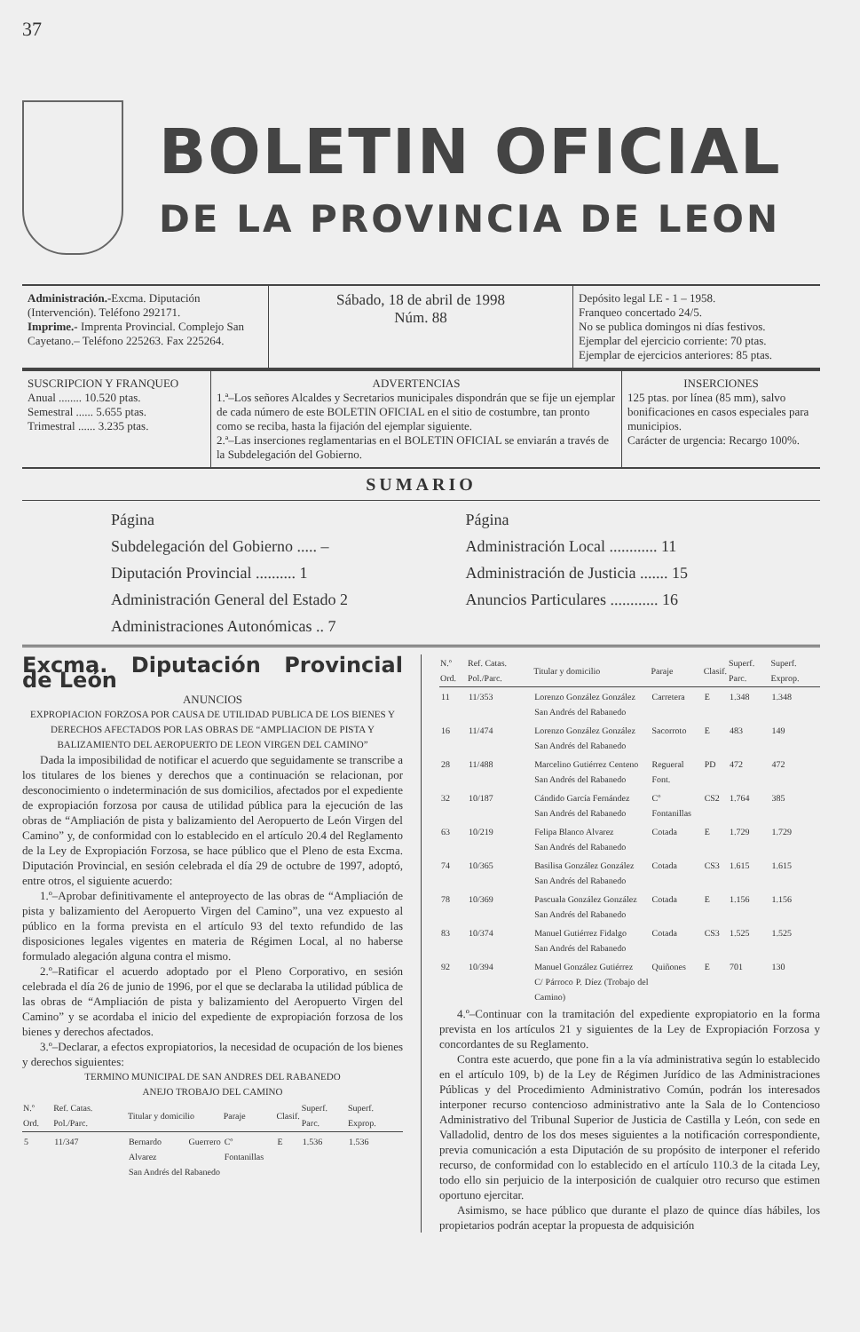37
BOLETIN OFICIAL
DE LA PROVINCIA DE LEON
Administración.-Excma. Diputación (Intervención). Teléfono 292171.
Imprime.- Imprenta Provincial. Complejo San Cayetano.– Teléfono 225263. Fax 225264.
Sábado, 18 de abril de 1998
Núm. 88
Depósito legal LE - 1 – 1958.
Franqueo concertado 24/5.
No se publica domingos ni días festivos.
Ejemplar del ejercicio corriente: 70 ptas.
Ejemplar de ejercicios anteriores: 85 ptas.
SUSCRIPCION Y FRANQUEO
Anual ........ 10.520 ptas.
Semestral ...... 5.655 ptas.
Trimestral ...... 3.235 ptas.
ADVERTENCIAS
1.ª–Los señores Alcaldes y Secretarios municipales dispondrán que se fije un ejemplar de cada número de este BOLETIN OFICIAL en el sitio de costumbre, tan pronto como se reciba, hasta la fijación del ejemplar siguiente.
2.ª–Las inserciones reglamentarias en el BOLETIN OFICIAL se enviarán a través de la Subdelegación del Gobierno.
INSERCIONES
125 ptas. por línea (85 mm), salvo bonificaciones en casos especiales para municipios.
Carácter de urgencia: Recargo 100%.
SUMARIO
Página
Subdelegación del Gobierno ..... –
Diputación Provincial .......... 1
Administración General del Estado 2
Administraciones Autonómicas .. 7
Página
Administración Local ............ 11
Administración de Justicia ....... 15
Anuncios Particulares ............ 16
Excma. Diputación Provincial de León
ANUNCIOS
EXPROPIACION FORZOSA POR CAUSA DE UTILIDAD PUBLICA DE LOS BIENES Y DERECHOS AFECTADOS POR LAS OBRAS DE “AMPLIACION DE PISTA Y BALIZAMIENTO DEL AEROPUERTO DE LEON VIRGEN DEL CAMINO”
Dada la imposibilidad de notificar el acuerdo que seguidamente se transcribe a los titulares de los bienes y derechos que a continuación se relacionan, por desconocimiento o indeterminación de sus domicilios, afectados por el expediente de expropiación forzosa por causa de utilidad pública para la ejecución de las obras de “Ampliación de pista y balizamiento del Aeropuerto de León Virgen del Camino” y, de conformidad con lo establecido en el artículo 20.4 del Reglamento de la Ley de Expropiación Forzosa, se hace público que el Pleno de esta Excma. Diputación Provincial, en sesión celebrada el día 29 de octubre de 1997, adoptó, entre otros, el siguiente acuerdo:
1.º–Aprobar definitivamente el anteproyecto de las obras de “Ampliación de pista y balizamiento del Aeropuerto Virgen del Camino”, una vez expuesto al público en la forma prevista en el artículo 93 del texto refundido de las disposiciones legales vigentes en materia de Régimen Local, al no haberse formulado alegación alguna contra el mismo.
2.º–Ratificar el acuerdo adoptado por el Pleno Corporativo, en sesión celebrada el día 26 de junio de 1996, por el que se declaraba la utilidad pública de las obras de “Ampliación de pista y balizamiento del Aeropuerto Virgen del Camino” y se acordaba el inicio del expediente de expropiación forzosa de los bienes y derechos afectados.
3.º–Declarar, a efectos expropiatorios, la necesidad de ocupación de los bienes y derechos siguientes:
TERMINO MUNICIPAL DE SAN ANDRES DEL RABANEDO
ANEJO TROBAJO DEL CAMINO
| N.º Ord. | Ref. Catas. Pol./Parc. | Titular y domicilio | Paraje | Clasif. | Superf. Parc. | Superf. Exprop. |
| --- | --- | --- | --- | --- | --- | --- |
| 5 | 11/347 | Bernardo Guerrero Alvarez San Andrés del Rabanedo | Cº Fontanillas | E | 1.536 | 1.536 |
| N.º Ord. | Ref. Catas. Pol./Parc. | Titular y domicilio | Paraje | Clasif. | Superf. Parc. | Superf. Exprop. |
| --- | --- | --- | --- | --- | --- | --- |
| 11 | 11/353 | Lorenzo González González San Andrés del Rabanedo | Carretera | E | 1.348 | 1.348 |
| 16 | 11/474 | Lorenzo González González San Andrés del Rabanedo | Sacorroto | E | 483 | 149 |
| 28 | 11/488 | Marcelino Gutiérrez Centeno San Andrés del Rabanedo | Regueral Font. | PD | 472 | 472 |
| 32 | 10/187 | Cándido García Fernández San Andrés del Rabanedo | Cº Fontanillas | CS2 | 1.764 | 385 |
| 63 | 10/219 | Felipa Blanco Alvarez San Andrés del Rabanedo | Cotada | E | 1.729 | 1.729 |
| 74 | 10/365 | Basilisa González González San Andrés del Rabanedo | Cotada | CS3 | 1.615 | 1.615 |
| 78 | 10/369 | Pascuala González González San Andrés del Rabanedo | Cotada | E | 1.156 | 1.156 |
| 83 | 10/374 | Manuel Gutiérrez Fidalgo San Andrés del Rabanedo | Cotada | CS3 | 1.525 | 1.525 |
| 92 | 10/394 | Manuel González Gutiérrez C/ Párroco P. Díez (Trobajo del Camino) | Quiñones | E | 701 | 130 |
4.º–Continuar con la tramitación del expediente expropiatorio en la forma prevista en los artículos 21 y siguientes de la Ley de Expropiación Forzosa y concordantes de su Reglamento.
Contra este acuerdo, que pone fin a la vía administrativa según lo establecido en el artículo 109, b) de la Ley de Régimen Jurídico de las Administraciones Públicas y del Procedimiento Administrativo Común, podrán los interesados interponer recurso contencioso administrativo ante la Sala de lo Contencioso Administrativo del Tribunal Superior de Justicia de Castilla y León, con sede en Valladolid, dentro de los dos meses siguientes a la notificación correspondiente, previa comunicación a esta Diputación de su propósito de interponer el referido recurso, de conformidad con lo establecido en el artículo 110.3 de la citada Ley, todo ello sin perjuicio de la interposición de cualquier otro recurso que estimen oportuno ejercitar.
Asimismo, se hace público que durante el plazo de quince días hábiles, los propietarios podrán aceptar la propuesta de adquisición